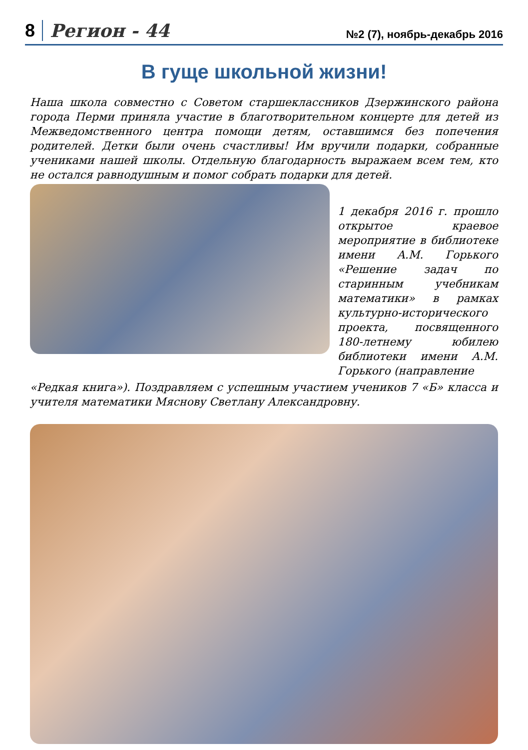8 Регион - 44 №2 (7), ноябрь-декабрь 2016
В гуще школьной жизни!
Наша школа совместно с Советом старшеклассников Дзержинского района города Перми приняла участие в благотворительном концерте для детей из Межведомственного центра помощи детям, оставшимся без попечения родителей. Детки были очень счастливы! Им вручили подарки, собранные учениками нашей школы. Отдельную благодарность выражаем всем тем, кто не остался равнодушным и помог собрать подарки для детей.
1 декабря 2016 г. прошло открытое краевое мероприятие в библиотеке имени А.М. Горького «Решение задач по старинным учебникам математики» в рамках культурно-исторического проекта, посвященного 180-летнему юбилею библиотеки имени А.М. Горького (направление
«Редкая книга»). Поздравляем с успешным участием учеников 7 «Б» класса и учителя математики Мяснову Светлану Александровну.